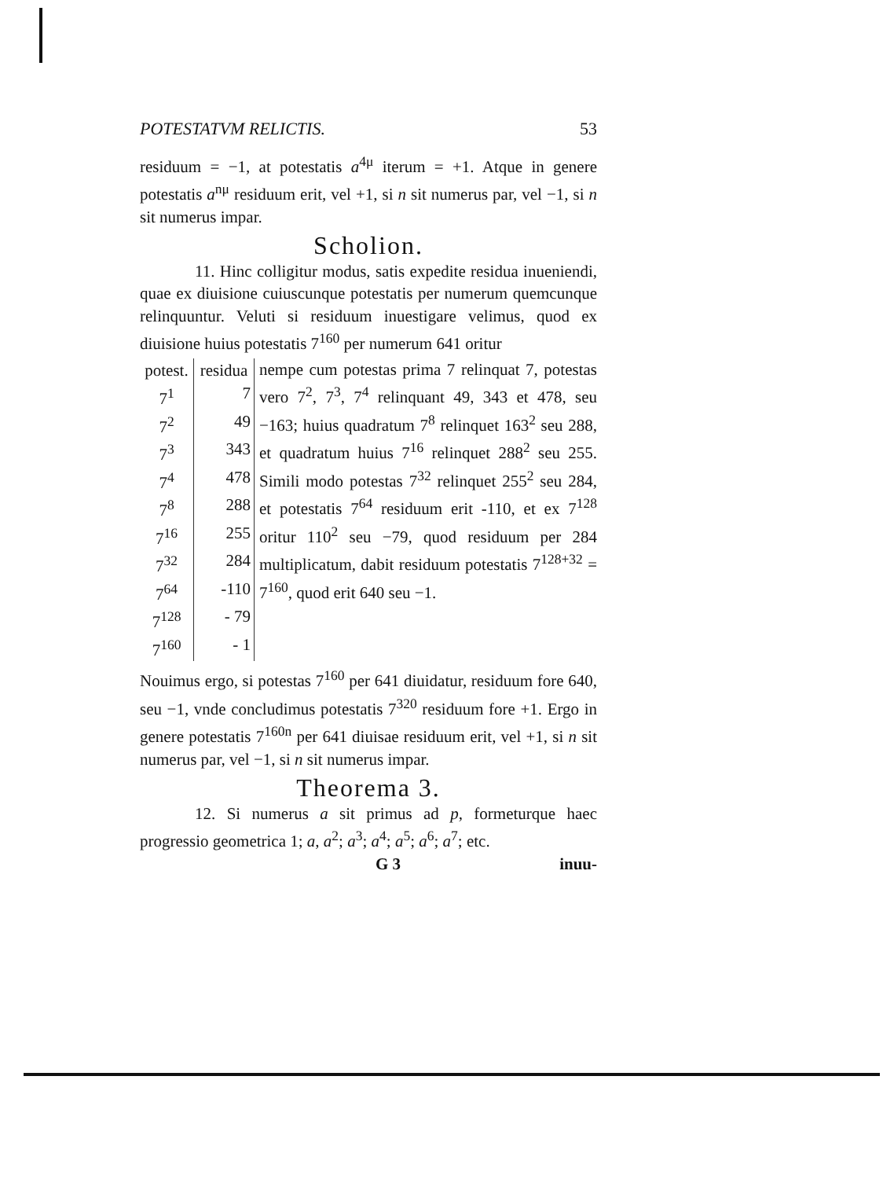POTESTATVM RELICTIS. 53
residuum = −1, at potestatis a<sup>4μ</sup> iterum = +1. Atque in genere potestatis a<sup>nμ</sup> residuum erit, vel +1, si n sit numerus par, vel −1, si n sit numerus impar.
Scholion.
11. Hinc colligitur modus, satis expedite residua inueniendi, quae ex diuisione cuiuscunque potestatis per numerum quemcunque relinquuntur. Veluti si residuum inuestigare velimus, quod ex diuisione huius potestatis 7<sup>160</sup> per numerum 641 oritur
| potest. | residua |
| --- | --- |
| 7<sup>1</sup> | 7 |
| 7<sup>2</sup> | 49 |
| 7<sup>3</sup> | 343 |
| 7<sup>4</sup> | 478 |
| 7<sup>8</sup> | 288 |
| 7<sup>16</sup> | 255 |
| 7<sup>32</sup> | 284 |
| 7<sup>64</sup> | -110 |
| 7<sup>128</sup> | - 79 |
| 7<sup>160</sup> | - 1 |
nempe cum potestas prima 7 relinquat 7, potestas vero 7<sup>2</sup>, 7<sup>3</sup>, 7<sup>4</sup> relinquant 49, 343 et 478, seu −163; huius quadratum 7<sup>8</sup> relinquet 163<sup>2</sup> seu 288, et quadratum huius 7<sup>16</sup> relinquet 288<sup>2</sup> seu 255. Simili modo potestas 7<sup>32</sup> relinquet 255<sup>2</sup> seu 284, et potestatis 7<sup>64</sup> residuum erit -110, et ex 7<sup>128</sup> oritur 110<sup>2</sup> seu −79, quod residuum per 284 multiplicatum, dabit residuum potestatis 7<sup>128+32</sup> = 7<sup>160</sup>, quod erit 640 seu −1.
Nouimus ergo, si potestas 7<sup>160</sup> per 641 diuidatur, residuum fore 640, seu −1, vnde concludimus potestatis 7<sup>320</sup> residuum fore +1. Ergo in genere potestatis 7<sup>160n</sup> per 641 diuisae residuum erit, vel +1, si n sit numerus par, vel −1, si n sit numerus impar.
Theorema 3.
12. Si numerus a sit primus ad p, formeturque haec progressio geometrica 1; a, a<sup>2</sup>; a<sup>3</sup>; a<sup>4</sup>; a<sup>5</sup>; a<sup>6</sup>; a<sup>7</sup>; etc.
G 3 inuu-